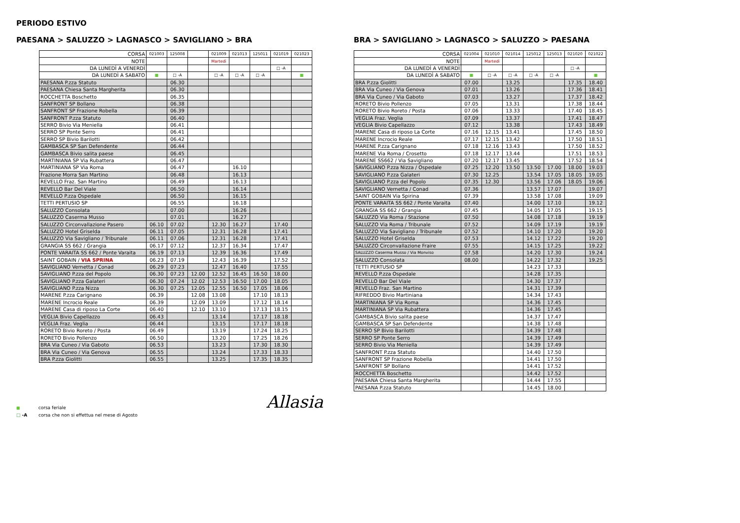PERIODO ESTIVO
PAESANA > SALUZZO > LAGNASCO > SAVIGLIANO > BRA
| CORSA | 021003 | 125008 | | 021009 | 021013 | 125011 | 021019 | 021023 |
| NOTE | | | | Martedì | | | | |
| DA LUNEDÌ A VENERDÌ | | | | | | | □ -A | |
| DA LUNEDÌ A SABATO | ■ | □ -A | | □ -A | □ -A | □ -A | | ■ |
| PAESANA P.zza Statuto | | 06.30 | | | | | | |
| PAESANA Chiesa Santa Margherita | | 06.30 | | | | | | |
| ROCCHETTA Boschetto | | 06.35 | | | | | | |
| SANFRONT SP Bollano | | 06.38 | | | | | | |
| SANFRONT SP Frazione Robella | | 06.39 | | | | | | |
| SANFRONT P.zza Statuto | | 06.40 | | | | | | |
| SERRO Bivio Via Meniella | | 06.41 | | | | | | |
| SERRO SP Ponte Serro | | 06.41 | | | | | | |
| SERRO SP Bivio Barilotti | | 06.42 | | | | | | |
| GAMBASCA SP San Defendente | | 06.44 | | | | | | |
| GAMBASCA Bivio salita paese | | 06.45 | | | | | | |
| MARTINIANA SP Via Rubattera | | 06.47 | | | | | | |
| MARTINIANA SP Via Roma | | 06.47 | | | 16.10 | | | |
| Frazione Morra San Martino | | 06.48 | | | 16.13 | | | |
| REVELLO Fraz. San Martino | | 06.49 | | | 16.13 | | | |
| REVELLO Bar Del Viale | | 06.50 | | | 16.14 | | | |
| REVELLO P.zza Ospedale | | 06.50 | | | 16.15 | | | |
| TETTI PERTUSIO SP | | 06.55 | | | 16.18 | | | |
| SALUZZO Consolata | | 07.00 | | | 16.26 | | | |
| SALUZZO Caserma Musso | | 07.01 | | | 16.27 | | | |
| SALUZZO Circonvallazione Pasero | 06.10 | 07.02 | | 12.30 | 16.27 | | 17.40 | |
| SALUZZO Hotel Griselda | 06.11 | 07.05 | | 12.31 | 16.28 | | 17.41 | |
| SALUZZO Via Savigliano / Tribunale | 06.11 | 07.06 | | 12.31 | 16.28 | | 17.41 | |
| GRANGIA SS 662 / Grangia | 06.17 | 07.12 | | 12.37 | 16.34 | | 17.47 | |
| PONTE VARAITA SS 662 / Ponte Varaita | 06.19 | 07.13 | | 12.39 | 16.36 | | 17.49 | |
| SAINT GOBAIN / VIA SPRINA | 06.23 | 07.19 | | 12.43 | 16.39 | | 17.52 | |
| SAVIGLIANO Vernetta / Conad | 06.29 | 07.23 | | 12.47 | 16.40 | | 17.55 | |
| SAVIGLIANO P.zza del Popolo | 06.30 | 07.23 | 12.00 | 12.52 | 16.45 | 16.50 | 18.00 | |
| SAVIGLIANO P.zza Galateri | 06.30 | 07.24 | 12.02 | 12.53 | 16.50 | 17.00 | 18.05 | |
| SAVIGLIANO P.zza Nizza | 06.30 | 07.25 | 12.05 | 12.55 | 16.50 | 17.05 | 18.06 | |
| MARENE P.zza Carignano | 06.39 | | 12.08 | 13.08 | | 17.10 | 18.13 | |
| MARENE Incrocio Reale | 06.39 | | 12.09 | 13.09 | | 17.12 | 18.14 | |
| MARENE Casa di riposo La Corte | 06.40 | | 12.10 | 13.10 | | 17.13 | 18.15 | |
| VEGLIA Bivio Capellazzo | 06.43 | | | 13.14 | | 17.17 | 18.18 | |
| VEGLIA Fraz. Veglia | 06.44 | | | 13.15 | | 17.17 | 18.18 | |
| RORETO Bivio Roreto / Posta | 06.49 | | | 13.19 | | 17.24 | 18.25 | |
| RORETO Bivio Pollenzo | 06.50 | | | 13.20 | | 17.25 | 18.26 | |
| BRA Via Cuneo / Via Gaboto | 06.53 | | | 13.23 | | 17.30 | 18.30 | |
| BRA Via Cuneo / Via Genova | 06.55 | | | 13.24 | | 17.33 | 18.33 | |
| BRA P.zza Giolitti | 06.55 | | | 13.25 | | 17.35 | 18.35 | |
BRA > SAVIGLIANO > LAGNASCO > SALUZZO > PAESANA
| CORSA | 021004 | 021010 | 021014 | 125012 | 125013 | 021020 | 021022 |
| NOTE | | Martedì | | | | | |
| DA LUNEDÌ A VENERDÌ | | | | | | □ -A | |
| DA LUNEDÌ A SABATO | ■ | □ -A | □ -A | □ -A | □ -A | | ■ |
| BRA P.zza Giolitti | 07.00 | | 13.25 | | | 17.35 | 18.40 |
| BRA Via Cuneo / Via Genova | 07.01 | | 13.26 | | | 17.36 | 18.41 |
| BRA Via Cuneo / Via Gaboto | 07.03 | | 13.27 | | | 17.37 | 18.42 |
| RORETO Bivio Pollenzo | 07.05 | | 13.31 | | | 17.38 | 18.44 |
| RORETO Bivio Roreto / Posta | 07.06 | | 13.33 | | | 17.40 | 18.45 |
| VEGLIA Fraz. Veglia | 07.09 | | 13.37 | | | 17.41 | 18.47 |
| VEGLIA Bivio Capellazzo | 07.12 | | 13.38 | | | 17.43 | 18.49 |
| MARENE Casa di riposo La Corte | 07.16 | 12.15 | 13.41 | | | 17.45 | 18.50 |
| MARENE Incrocio Reale | 07.17 | 12.15 | 13.42 | | | 17.50 | 18.51 |
| MARENE P.zza Carignano | 07.18 | 12.16 | 13.43 | | | 17.50 | 18.52 |
| MARENE Via Roma / Crosetto | 07.18 | 12.17 | 13.44 | | | 17.51 | 18.53 |
| MARENE SS662 / Via Savigliano | 07.20 | 12.17 | 13.45 | | | 17.52 | 18.54 |
| SAVIGLIANO P.zza Nizza / Ospedale | 07.25 | 12.20 | 13.50 | 13.50 | 17.00 | 18.00 | 19.03 |
| SAVIGLIANO P.zza Galateri | 07.30 | 12.25 | | 13.54 | 17.05 | 18.05 | 19.05 |
| SAVIGLIANO P.zza del Popolo | 07.35 | 12.30 | | 13.56 | 17.06 | 18.05 | 19.06 |
| SAVIGLIANO Vernetta / Conad | 07.36 | | | 13.57 | 17.07 | | 19.07 |
| SAINT GOBAIN Via Spirina | 07.39 | | | 13.58 | 17.08 | | 19.09 |
| PONTE VARAITA SS 662 / Ponte Varaita | 07.40 | | | 14.00 | 17.10 | | 19.12 |
| GRANGIA SS 662 / Grangia | 07.45 | | | 14.05 | 17.05 | | 19.15 |
| SALUZZO Via Roma / Stazione | 07.50 | | | 14.08 | 17.18 | | 19.19 |
| SALUZZO Via Roma / Tribunale | 07.52 | | | 14.09 | 17.19 | | 19.19 |
| SALUZZO Via Savigliano / Tribunale | 07.52 | | | 14.10 | 17.20 | | 19.20 |
| SALUZZO Hotel Griselda | 07.53 | | | 14.12 | 17.22 | | 19.20 |
| SALUZZO Circonvallazione Fraire | 07.55 | | | 14.15 | 17.25 | | 19.22 |
| SALUZZO Caserma Musso / Via Monviso | 07.58 | | | 14.20 | 17.30 | | 19.24 |
| SALUZZO Consolata | 08.00 | | | 14.22 | 17.32 | | 19.25 |
| TETTI PERTUSIO SP | | | | 14.23 | 17.33 | | |
| REVELLO P.zza Ospedale | | | | 14.28 | 17.35 | | |
| REVELLO Bar Del Viale | | | | 14.30 | 17.37 | | |
| REVELLO Fraz. San Martino | | | | 14.31 | 17.39 | | |
| RIFREDDO Bivio Martiniana | | | | 14.34 | 17.43 | | |
| MARTINIANA SP Via Roma | | | | 14.36 | 17.45 | | |
| MARTINIANA SP Via Rubattera | | | | 14.36 | 17.45 | | |
| GAMBASCA Bivio salita paese | | | | 14.37 | 17.47 | | |
| GAMBASCA SP San Defendente | | | | 14.38 | 17.48 | | |
| SERRO SP Bivio Barilotti | | | | 14.39 | 17.48 | | |
| SERRO SP Ponte Serro | | | | 14.39 | 17.49 | | |
| SERRO Bivio Via Meniella | | | | 14.39 | 17.49 | | |
| SANFRONT P.zza Statuto | | | | 14.40 | 17.50 | | |
| SANFRONT SP Frazione Robella | | | | 14.41 | 17.50 | | |
| SANFRONT SP Bollano | | | | 14.41 | 17.52 | | |
| ROCCHETTA Boschetto | | | | 14.42 | 17.52 | | |
| PAESANA Chiesa Santa Margherita | | | | 14.44 | 17.55 | | |
| PAESANA P.zza Statuto | | | | 14.45 | 18.00 | | |
■ corsa feriale
□ -A corsa che non si effettua nel mese di Agosto
Allasia